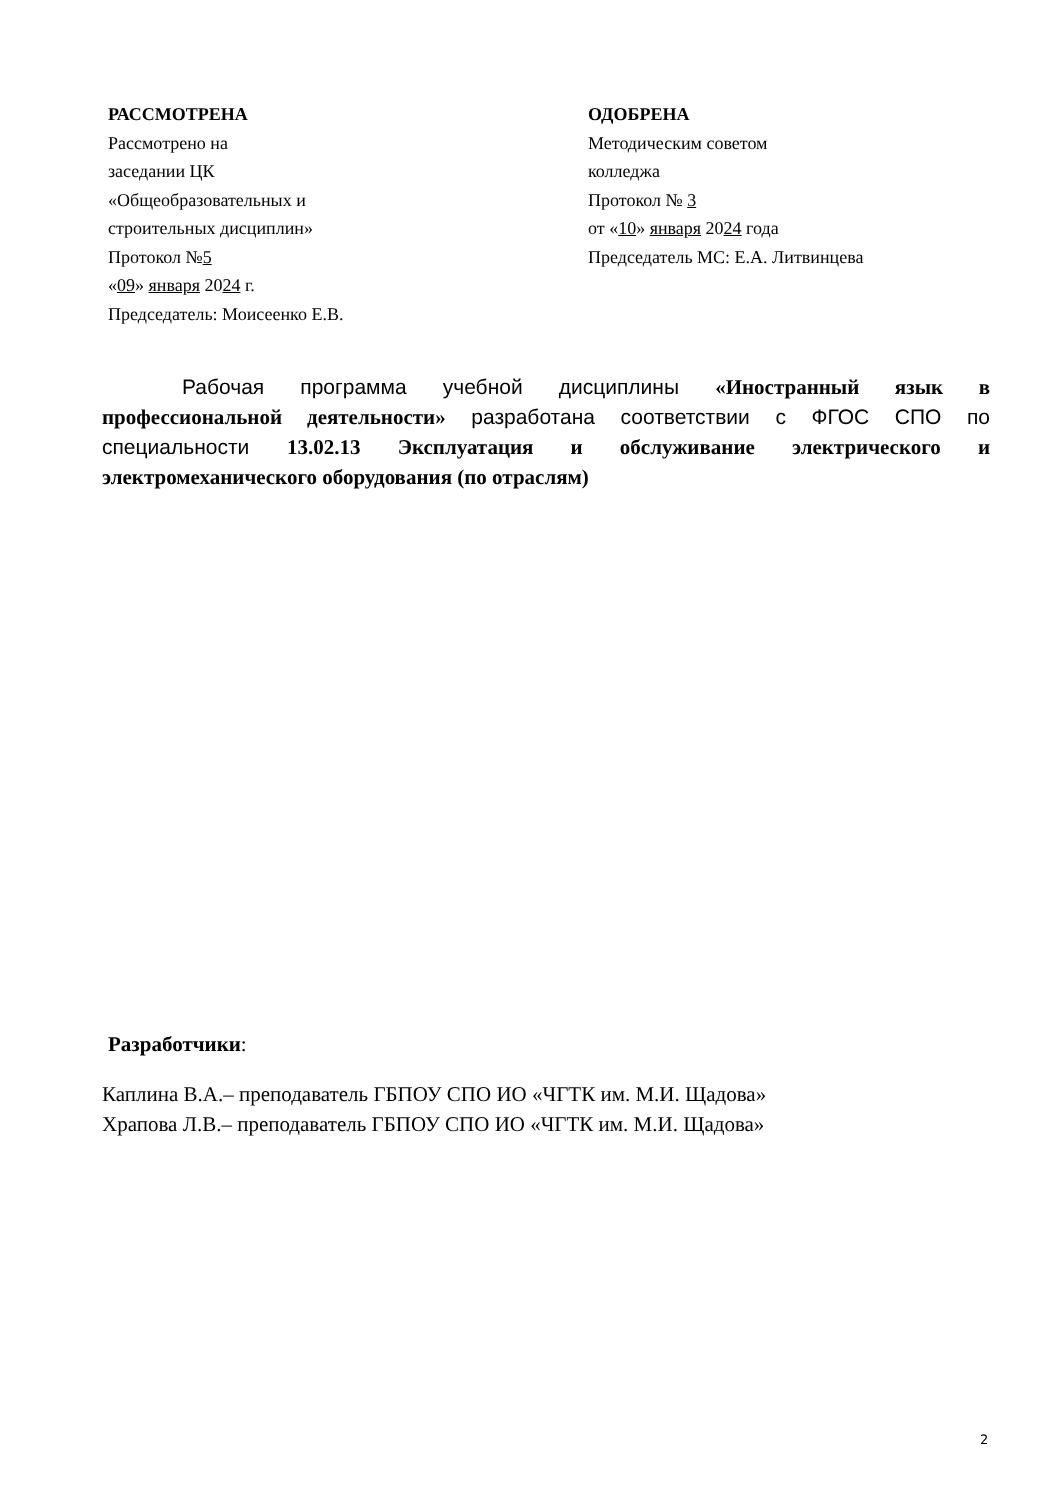РАССМОТРЕНА
Рассмотрено на
заседании ЦК
«Общеобразовательных и
строительных дисциплин»
Протокол №5
«09» января 2024 г.
Председатель: Моисеенко Е.В.
ОДОБРЕНА
Методическим советом
колледжа
Протокол № 3
от «10» января 2024 года
Председатель МС: Е.А. Литвинцева
Рабочая программа учебной дисциплины «Иностранный язык в профессиональной деятельности» разработана соответствии с ФГОС СПО по специальности 13.02.13 Эксплуатация и обслуживание электрического и электромеханического оборудования (по отраслям)
Разработчики:
Каплина В.А.– преподаватель ГБПОУ СПО ИО «ЧГТК им. М.И. Щадова»
Храпова Л.В.– преподаватель ГБПОУ СПО ИО «ЧГТК им. М.И. Щадова»
2